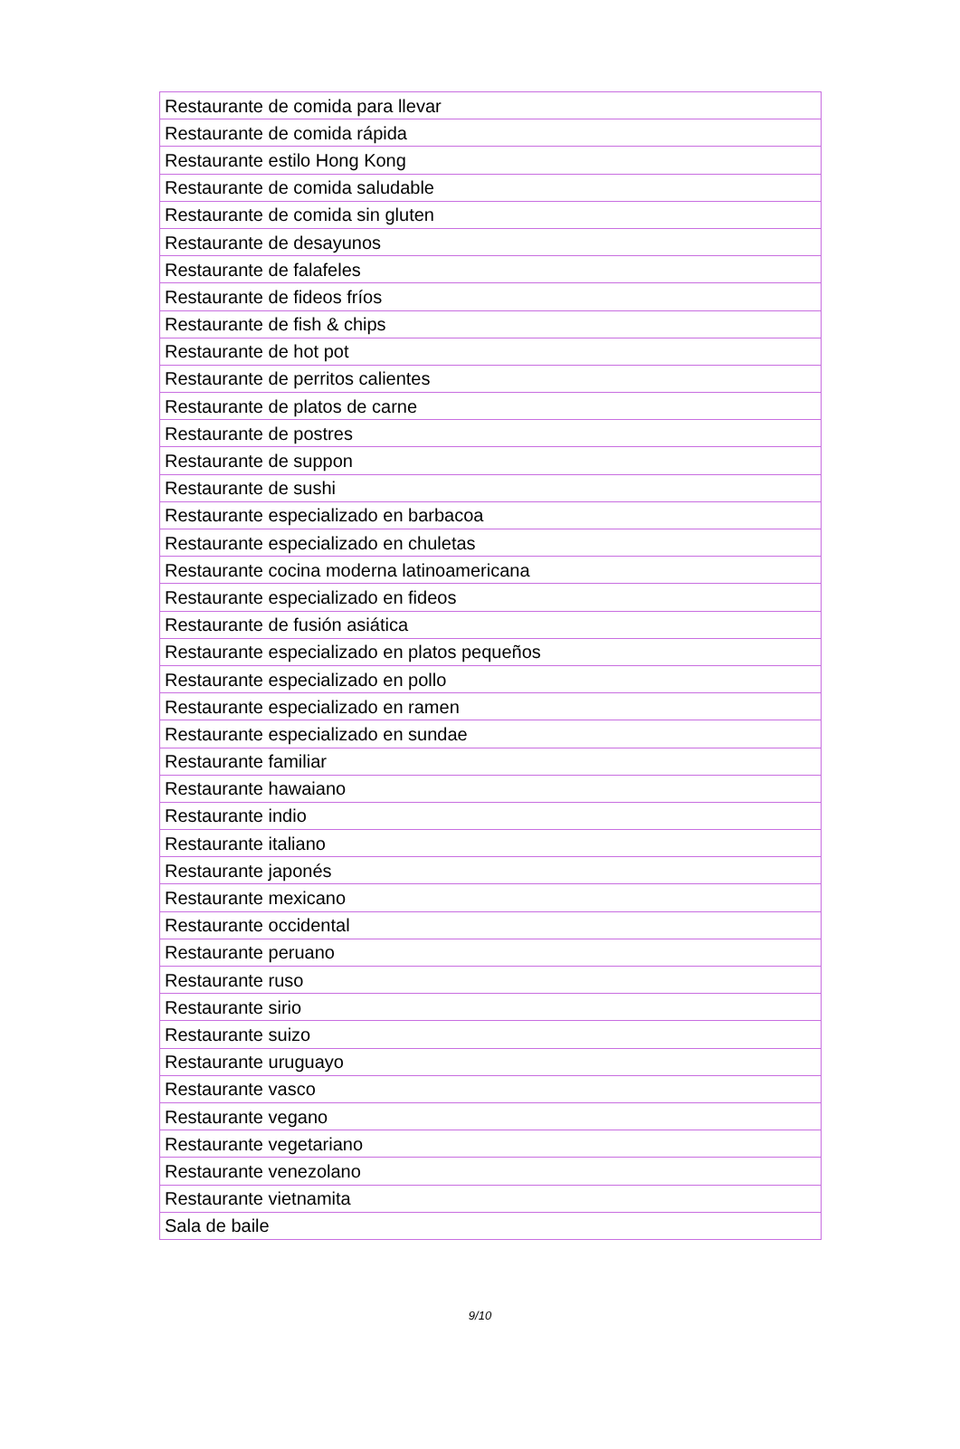| Restaurante de comida para llevar |
| Restaurante de comida rápida |
| Restaurante estilo Hong Kong |
| Restaurante de comida saludable |
| Restaurante de comida sin gluten |
| Restaurante de desayunos |
| Restaurante de falafeles |
| Restaurante de fideos fríos |
| Restaurante de fish & chips |
| Restaurante de hot pot |
| Restaurante de perritos calientes |
| Restaurante de platos de carne |
| Restaurante de postres |
| Restaurante de suppon |
| Restaurante de sushi |
| Restaurante especializado en barbacoa |
| Restaurante especializado en chuletas |
| Restaurante cocina moderna latinoamericana |
| Restaurante especializado en fideos |
| Restaurante de fusión asiática |
| Restaurante especializado en platos pequeños |
| Restaurante especializado en pollo |
| Restaurante especializado en ramen |
| Restaurante especializado en sundae |
| Restaurante familiar |
| Restaurante hawaiano |
| Restaurante indio |
| Restaurante italiano |
| Restaurante japonés |
| Restaurante mexicano |
| Restaurante occidental |
| Restaurante peruano |
| Restaurante ruso |
| Restaurante sirio |
| Restaurante suizo |
| Restaurante uruguayo |
| Restaurante vasco |
| Restaurante vegano |
| Restaurante vegetariano |
| Restaurante venezolano |
| Restaurante vietnamita |
| Sala de baile |
9/10